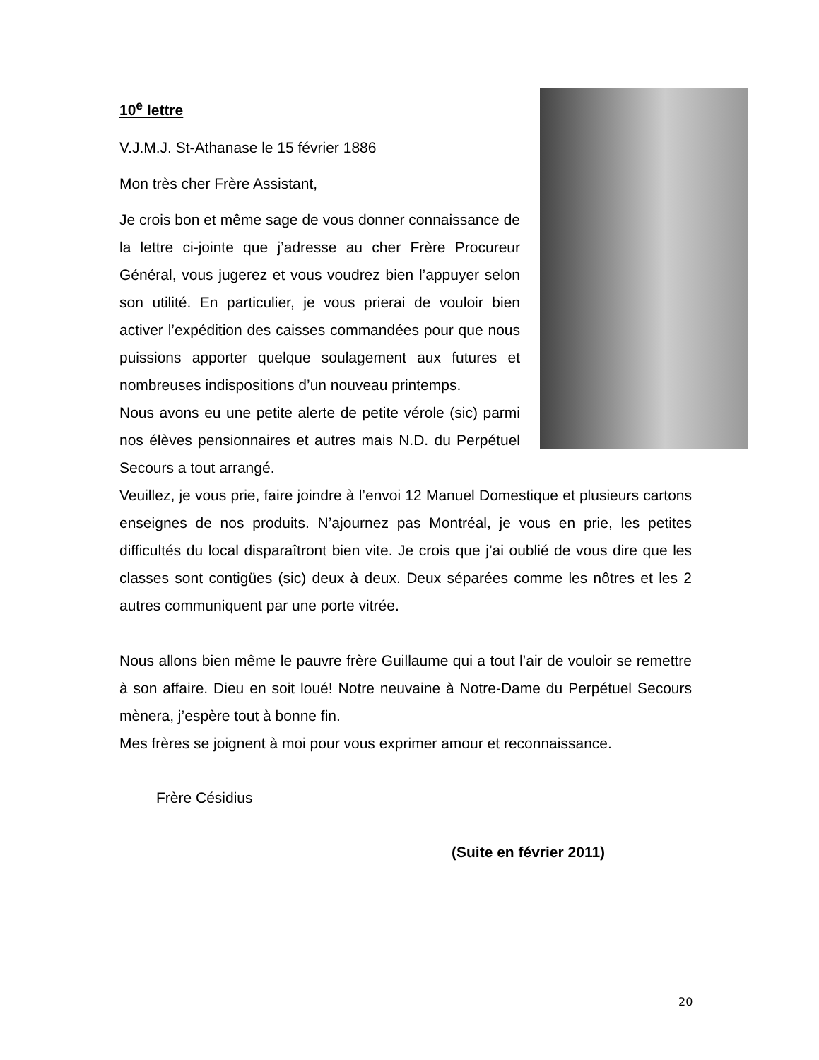10<sup>e</sup> lettre
V.J.M.J. St-Athanase le 15 février 1886
Mon très cher Frère Assistant,
Je crois bon et même sage de vous donner connaissance de la lettre ci-jointe que j’adresse au cher Frère Procureur Général, vous jugerez et vous voudrez bien l’appuyer selon son utilité. En particulier, je vous prierai de vouloir bien activer l’expédition des caisses commandées pour que nous puissions apporter quelque soulagement aux futures et nombreuses indispositions d’un nouveau printemps.
Nous avons eu une petite alerte de petite vérole (sic) parmi nos élèves pensionnaires et autres mais N.D. du Perpétuel Secours a tout arrangé.
Veuillez, je vous prie, faire joindre à l’envoi 12 Manuel Domestique et plusieurs cartons enseignes de nos produits. N’ajournez pas Montréal, je vous en prie, les petites difficultés du local disparaîtront bien vite. Je crois que j’ai oublié de vous dire que les classes sont contigües (sic) deux à deux. Deux séparées comme les nôtres et les 2 autres communiquent par une porte vitrée.
Nous allons bien même le pauvre frère Guillaume qui a tout l’air de vouloir se remettre à son affaire. Dieu en soit loué! Notre neuvaine à Notre-Dame du Perpétuel Secours mènera, j’espère tout à bonne fin.
Mes frères se joignent à moi pour vous exprimer amour et reconnaissance.
Frère Césidius
(Suite en février 2011)
20